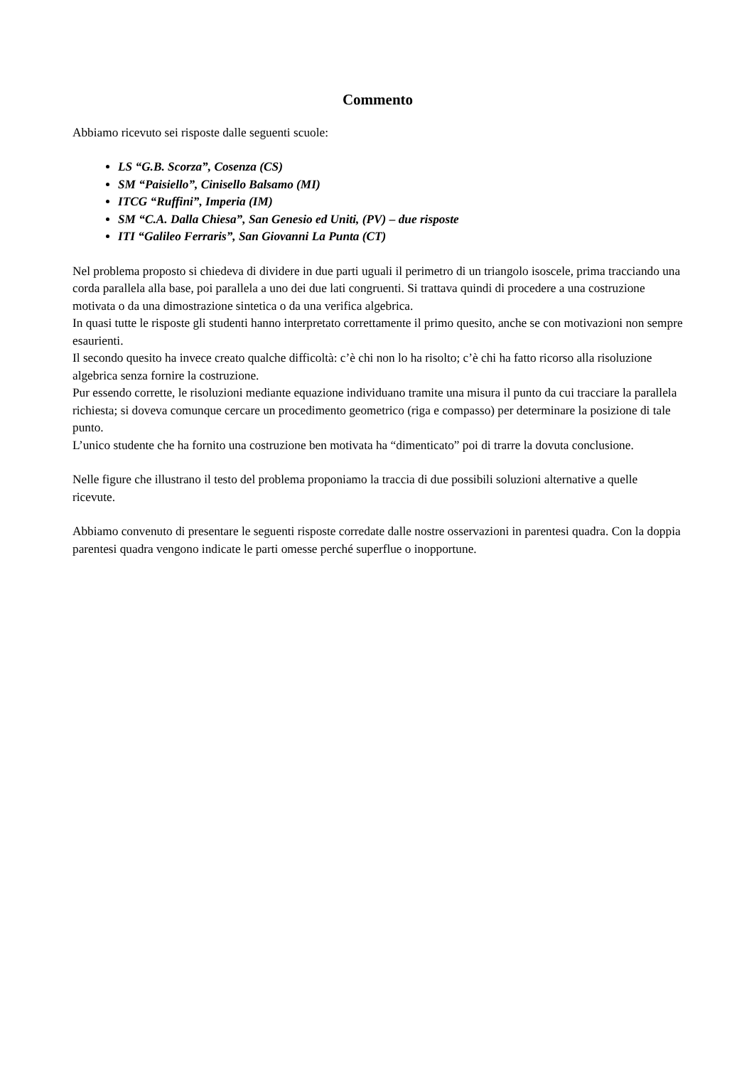Commento
Abbiamo ricevuto sei risposte dalle seguenti scuole:
LS “G.B. Scorza”, Cosenza (CS)
SM “Paisiello”, Cinisello Balsamo (MI)
ITCG “Ruffini”, Imperia (IM)
SM “C.A. Dalla Chiesa”, San Genesio ed Uniti, (PV) – due risposte
ITI “Galileo Ferraris”, San Giovanni La Punta (CT)
Nel problema proposto si chiedeva di dividere in due parti uguali il perimetro di un triangolo isoscele, prima tracciando una corda parallela alla base, poi parallela a uno dei due lati congruenti. Si trattava quindi di procedere a una costruzione motivata o da una dimostrazione sintetica o da una verifica algebrica.
In quasi tutte le risposte gli studenti hanno interpretato correttamente il primo quesito, anche se con motivazioni non sempre esaurienti.
Il secondo quesito ha invece creato qualche difficoltà: c’è chi non lo ha risolto; c’è chi ha fatto ricorso alla risoluzione algebrica senza fornire la costruzione.
Pur essendo corrette, le risoluzioni mediante equazione individuano tramite una misura il punto da cui tracciare la parallela richiesta; si doveva comunque cercare un procedimento geometrico (riga e compasso) per determinare la posizione di tale punto.
L’unico studente che ha fornito una costruzione ben motivata ha “dimenticato” poi di trarre la dovuta conclusione.
Nelle figure che illustrano il testo del problema proponiamo la traccia di due possibili soluzioni alternative a quelle ricevute.
Abbiamo convenuto di presentare le seguenti risposte corredate dalle nostre osservazioni in parentesi quadra. Con la doppia parentesi quadra vengono indicate le parti omesse perché superflue o inopportune.